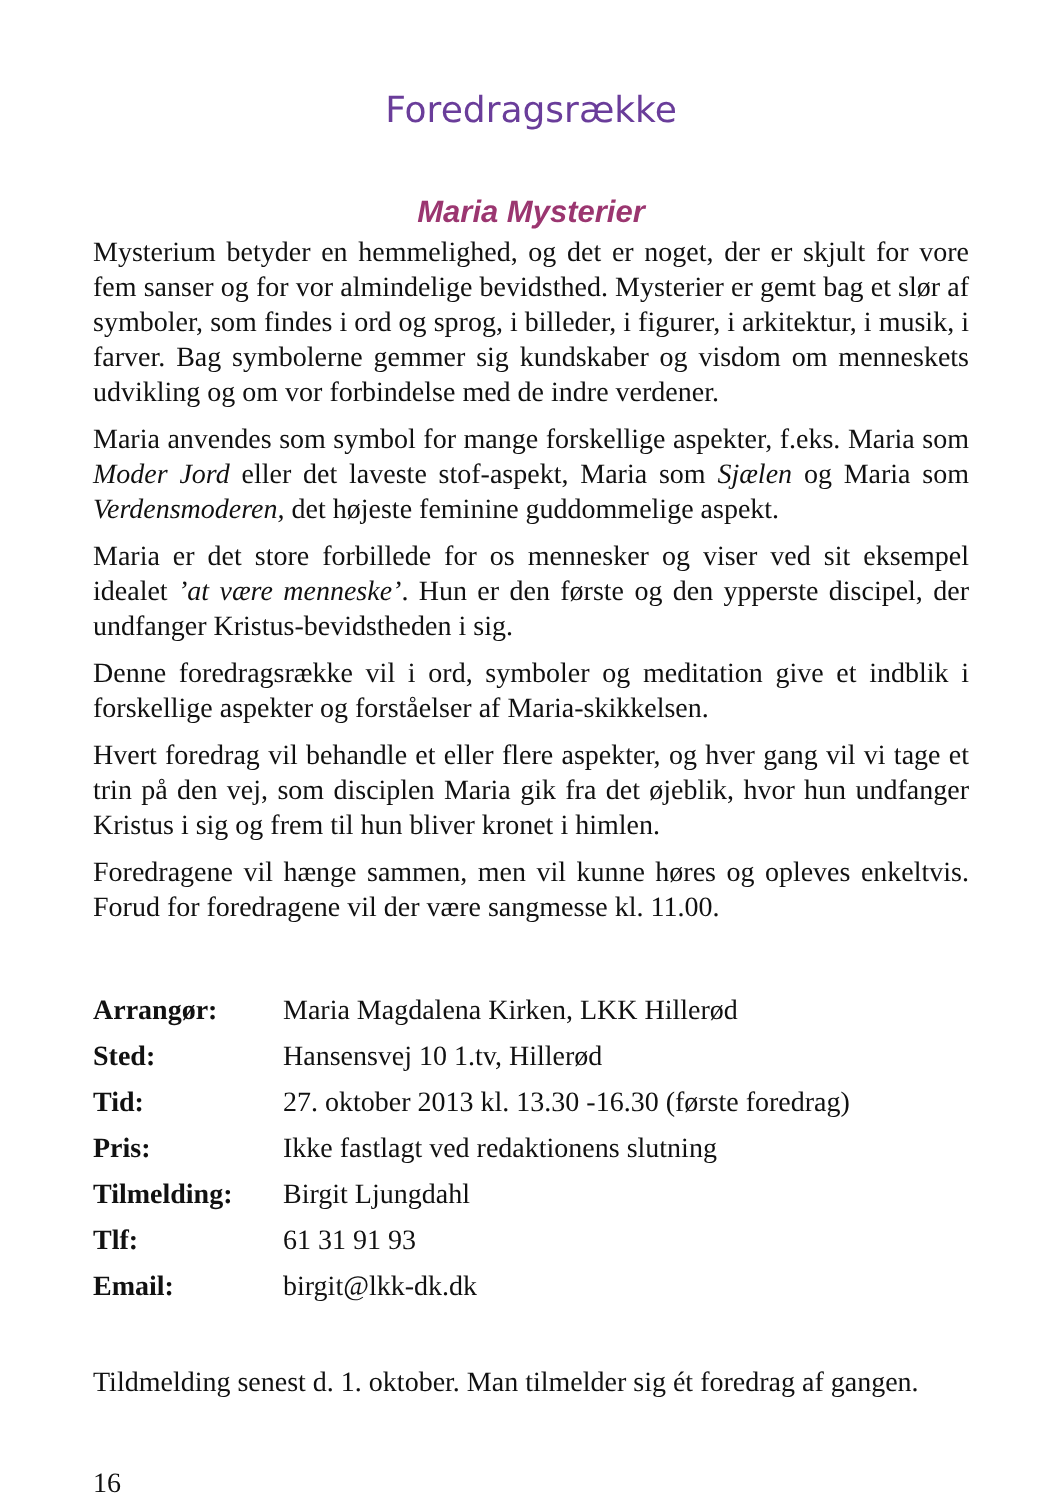Foredragsrække
Maria Mysterier
Mysterium betyder en hemmelighed, og det er noget, der er skjult for vore fem sanser og for vor almindelige bevidsthed. Mysterier er gemt bag et slør af symboler, som findes i ord og sprog, i billeder, i figurer, i arkitektur, i musik, i farver. Bag symbolerne gemmer sig kundskaber og visdom om menneskets udvikling og om vor forbindelse med de indre verdener.
Maria anvendes som symbol for mange forskellige aspekter, f.eks. Maria som Moder Jord eller det laveste stof-aspekt, Maria som Sjælen og Maria som Verdensmoderen, det højeste feminine guddommelige aspekt.
Maria er det store forbillede for os mennesker og viser ved sit eksempel idealet ’at være menneske’. Hun er den første og den ypperste discipel, der undfanger Kristus-bevidstheden i sig.
Denne foredragsrække vil i ord, symboler og meditation give et indblik i forskellige aspekter og forståelser af Maria-skikkelsen.
Hvert foredrag vil behandle et eller flere aspekter, og hver gang vil vi tage et trin på den vej, som disciplen Maria gik fra det øjeblik, hvor hun undfanger Kristus i sig og frem til hun bliver kronet i himlen.
Foredragene vil hænge sammen, men vil kunne høres og opleves enkeltvis. Forud for foredragene vil der være sangmesse kl. 11.00.
Arrangør: Maria Magdalena Kirken, LKK Hillerød
Sted: Hansensvej 10 1.tv, Hillerød
Tid: 27. oktober 2013 kl. 13.30 -16.30 (første foredrag)
Pris: Ikke fastlagt ved redaktionens slutning
Tilmelding: Birgit Ljungdahl
Tlf: 61 31 91 93
Email: birgit@lkk-dk.dk
Tildmelding senest d. 1. oktober. Man tilmelder sig ét foredrag af gangen.
16